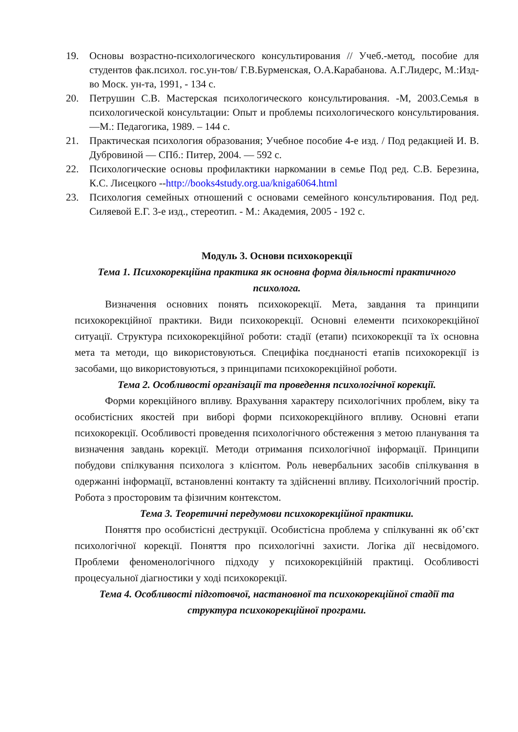19. Основы возрастно-психологического консультирования // Учеб.-метод, пособие для студентов фак.психол. гос.ун-тов/ Г.В.Бурменская, О.А.Карабанова. А.Г.Лидерс, М.:Изд-во Моск. ун-та, 1991, - 134 с.
20. Петрушин С.В. Мастерская психологического консультирования. -М, 2003.Семья в психологической консультации: Опыт и проблемы психологического консультирования. —М.: Педагогика, 1989. – 144 с.
21. Практическая психология образования; Учебное пособие 4-е изд. / Под редакцией И. В. Дубровиной — СПб.: Питер, 2004. — 592 с.
22. Психологические основы профилактики наркомании в семье Под ред. С.В. Березина, К.С. Лисецкого --http://books4study.org.ua/kniga6064.html
23. Психология семейных отношений с основами семейного консультирования. Под ред. Силяевой Е.Г. 3-е изд., стереотип. - М.: Академия, 2005 - 192 с.
Модуль 3. Основи психокорекції
Тема 1. Психокорекційна практика як основна форма діяльності практичного психолога.
Визначення основних понять психокорекції. Мета, завдання та принципи психокорекційної практики. Види психокорекції. Основні елементи психокорекційної ситуації. Структура психокорекційної роботи: стадії (етапи) психокорекції та їх основна мета та методи, що використовуються. Специфіка поєднаності етапів психокорекції із засобами, що використовуються, з принципами психокорекційної роботи.
Тема 2. Особливості організації та проведення психологічної корекції.
Форми корекційного впливу. Врахування характеру психологічних проблем, віку та особистісних якостей при виборі форми психокорекційного впливу. Основні етапи психокорекції. Особливості проведення психологічного обстеження з метою планування та визначення завдань корекції. Методи отримання психологічної інформації. Принципи побудови спілкування психолога з клієнтом. Роль невербальних засобів спілкування в одержанні інформації, встановленні контакту та здійсненні впливу. Психологічний простір. Робота з просторовим та фізичним контекстом.
Тема 3. Теоретичні передумови психокорекційної практики.
Поняття про особистісні деструкції. Особистісна проблема у спілкуванні як об’єкт психологічної корекції. Поняття про психологічні захисти. Логіка дії несвідомого. Проблеми феноменологічного підходу у психокорекційній практиці. Особливості процесуальної діагностики у ході психокорекції.
Тема 4. Особливості підготовчої, настановної та психокорекційної стадії та структура психокорекційної програми.